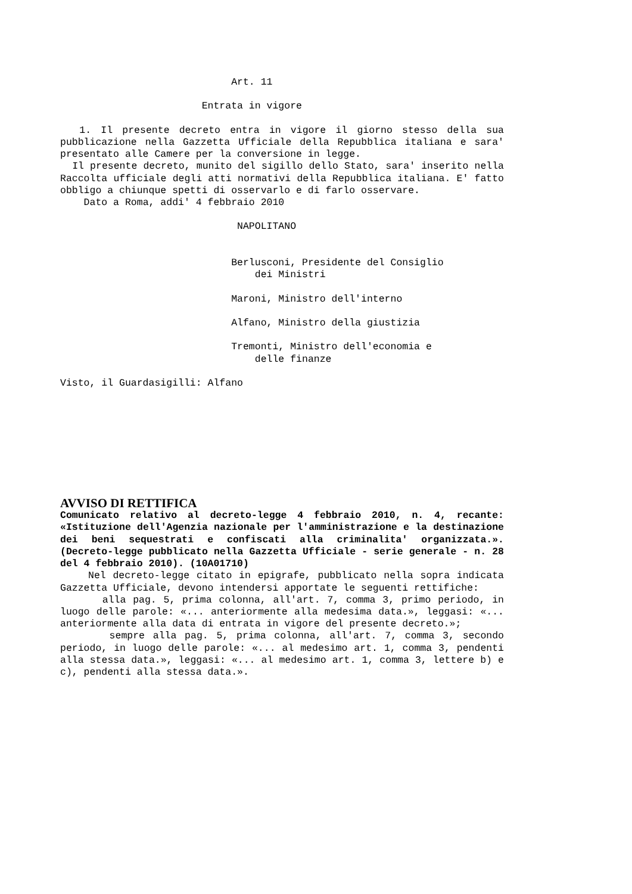Art. 11
Entrata in vigore
1. Il presente decreto entra in vigore il giorno stesso della sua pubblicazione nella Gazzetta Ufficiale della Repubblica italiana e sara' presentato alle Camere per la conversione in legge.
Il presente decreto, munito del sigillo dello Stato, sara' inserito nella Raccolta ufficiale degli atti normativi della Repubblica italiana. E' fatto obbligo a chiunque spetti di osservarlo e di farlo osservare.
Dato a Roma, addi' 4 febbraio 2010
NAPOLITANO
Berlusconi, Presidente del Consiglio
dei Ministri
Maroni, Ministro dell'interno
Alfano, Ministro della giustizia
Tremonti, Ministro dell'economia e
delle finanze
Visto, il Guardasigilli: Alfano
AVVISO DI RETTIFICA
Comunicato relativo al decreto-legge 4 febbraio 2010, n. 4, recante: «Istituzione dell'Agenzia nazionale per l'amministrazione e la destinazione dei beni sequestrati e confiscati alla criminalita' organizzata.». (Decreto-legge pubblicato nella Gazzetta Ufficiale - serie generale - n. 28 del 4 febbraio 2010). (10A01710)
Nel decreto-legge citato in epigrafe, pubblicato nella sopra indicata Gazzetta Ufficiale, devono intendersi apportate le seguenti rettifiche:
alla pag. 5, prima colonna, all'art. 7, comma 3, primo periodo, in luogo delle parole: «... anteriormente alla medesima data.», leggasi: «... anteriormente alla data di entrata in vigore del presente decreto.»;
sempre alla pag. 5, prima colonna, all'art. 7, comma 3, secondo periodo, in luogo delle parole: «... al medesimo art. 1, comma 3, pendenti alla stessa data.», leggasi: «... al medesimo art. 1, comma 3, lettere b) e c), pendenti alla stessa data.».